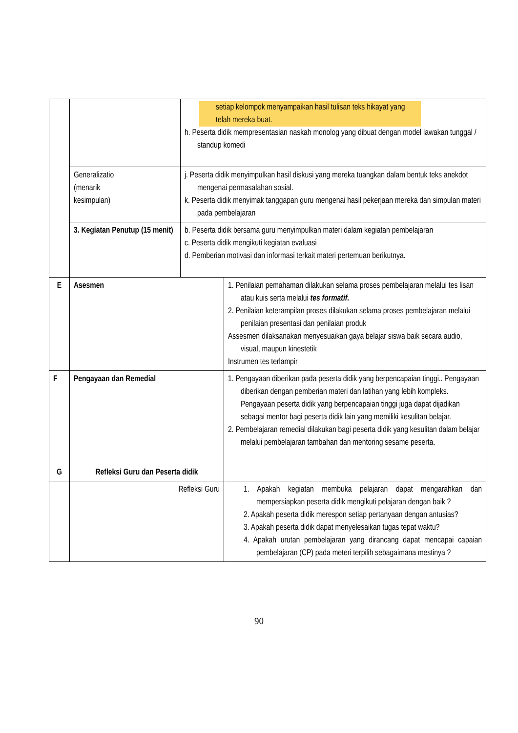| | | setiap kelompok menyampaikan hasil tulisan teks hikayat yang telah mereka buat. h. Peserta didik mempresentasian naskah monolog yang dibuat dengan model lawakan tunggal / standup komedi | |
| | Generalizatio (menarik kesimpulan) | j. Peserta didik menyimpulkan hasil diskusi yang mereka tuangkan dalam bentuk teks anekdot mengenai permasalahan sosial. k. Peserta didik menyimak tanggapan guru mengenai hasil pekerjaan mereka dan simpulan materi pada pembelajaran | |
| | 3. Kegiatan Penutup (15 menit) | b. Peserta didik bersama guru menyimpulkan materi dalam kegiatan pembelajaran c. Peserta didik mengikuti kegiatan evaluasi d. Pemberian motivasi dan informasi terkait materi pertemuan berikutnya. | |
| E | Asesmen | | 1. Penilaian pemahaman dilakukan selama proses pembelajaran melalui tes lisan atau kuis serta melalui tes formatif. 2. Penilaian keterampilan proses dilakukan selama proses pembelajaran melalui penilaian presentasi dan penilaian produk Assesmen dilaksanakan menyesuaikan gaya belajar siswa baik secara audio, visual, maupun kinestetik Instrumen tes terlampir |
| F | Pengayaan dan Remedial | | 1. Pengayaan diberikan pada peserta didik yang berpencapaian tinggi.. Pengayaan diberikan dengan pemberian materi dan latihan yang lebih kompleks. Pengayaan peserta didik yang berpencapaian tinggi juga dapat dijadikan sebagai mentor bagi peserta didik lain yang memiliki kesulitan belajar. 2. Pembelajaran remedial dilakukan bagi peserta didik yang kesulitan dalam belajar melalui pembelajaran tambahan dan mentoring sesame peserta. |
| G | Refleksi Guru dan Peserta didik | | |
| | Refleksi Guru | | 1. Apakah kegiatan membuka pelajaran dapat mengarahkan dan mempersiapkan peserta didik mengikuti pelajaran dengan baik ? 2. Apakah peserta didik merespon setiap pertanyaan dengan antusias? 3. Apakah peserta didik dapat menyelesaikan tugas tepat waktu? 4. Apakah urutan pembelajaran yang dirancang dapat mencapai capaian pembelajaran (CP) pada meteri terpilih sebagaimana mestinya ? |
90